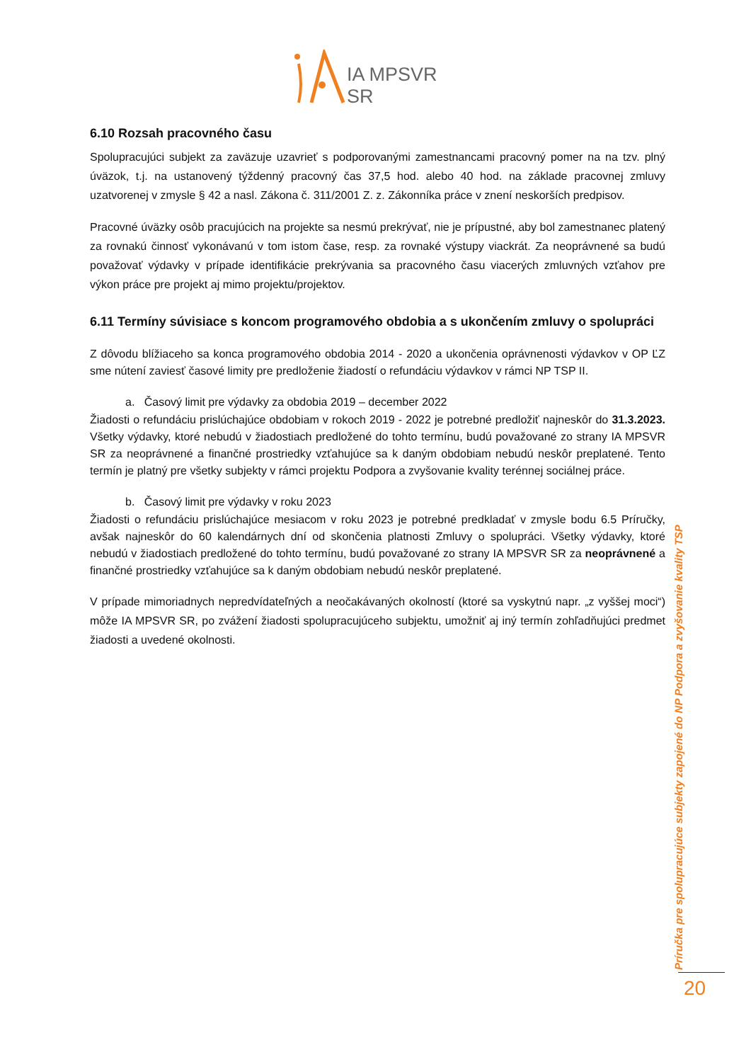IA MPSVR SR
6.10 Rozsah pracovného času
Spolupracujúci subjekt za zaväzuje uzavrieť s podporovanými zamestnancami pracovný pomer na na tzv. plný úväzok, t.j. na ustanovený týždenný pracovný čas 37,5 hod. alebo 40 hod. na základe pracovnej zmluvy uzatvorenej v zmysle § 42 a nasl. Zákona č. 311/2001 Z. z. Zákonníka práce v znení neskorších predpisov.
Pracovné úväzky osôb pracujúcich na projekte sa nesmú prekrývať, nie je prípustné, aby bol zamestnanec platený za rovnakú činnosť vykonávanú v tom istom čase, resp. za rovnaké výstupy viackrát. Za neoprávnené sa budú považovať výdavky v prípade identifikácie prekrývania sa pracovného času viacerých zmluvných vzťahov pre výkon práce pre projekt aj mimo projektu/projektov.
6.11 Termíny súvisiace s koncom programového obdobia a s ukončením zmluvy o spolupráci
Z dôvodu blížiaceho sa konca programového obdobia 2014 - 2020 a ukončenia oprávnenosti výdavkov v OP ĽZ sme nútení zaviesť časové limity pre predloženie žiadostí o refundáciu výdavkov v rámci NP TSP II.
a. Časový limit pre výdavky za obdobia 2019 – december 2022
Žiadosti o refundáciu prislúchajúce obdobiam v rokoch 2019 - 2022 je potrebné predložiť najneskôr do 31.3.2023. Všetky výdavky, ktoré nebudú v žiadostiach predložené do tohto termínu, budú považované zo strany IA MPSVR SR za neoprávnené a finančné prostriedky vzťahujúce sa k daným obdobiam nebudú neskôr preplatené. Tento termín je platný pre všetky subjekty v rámci projektu Podpora a zvyšovanie kvality terénnej sociálnej práce.
b. Časový limit pre výdavky v roku 2023
Žiadosti o refundáciu prislúchajúce mesiacom v roku 2023 je potrebné predkladať v zmysle bodu 6.5 Príručky, avšak najneskôr do 60 kalendárnych dní od skončenia platnosti Zmluvy o spolupráci. Všetky výdavky, ktoré nebudú v žiadostiach predložené do tohto termínu, budú považované zo strany IA MPSVR SR za neoprávnené a finančné prostriedky vzťahujúce sa k daným obdobiam nebudú neskôr preplatené.
V prípade mimoriadnych nepredvídateľných a neočakávaných okolností (ktoré sa vyskytnú napr. „z vyššej moci“) môže IA MPSVR SR, po zvážení žiadosti spolupracujúceho subjektu, umožniť aj iný termín zohľadňujúci predmet žiadosti a uvedené okolnosti.
Príručka pre spolupracujúce subjekty zapojené do NP Podpora a zvyšovanie kvality TSP
20